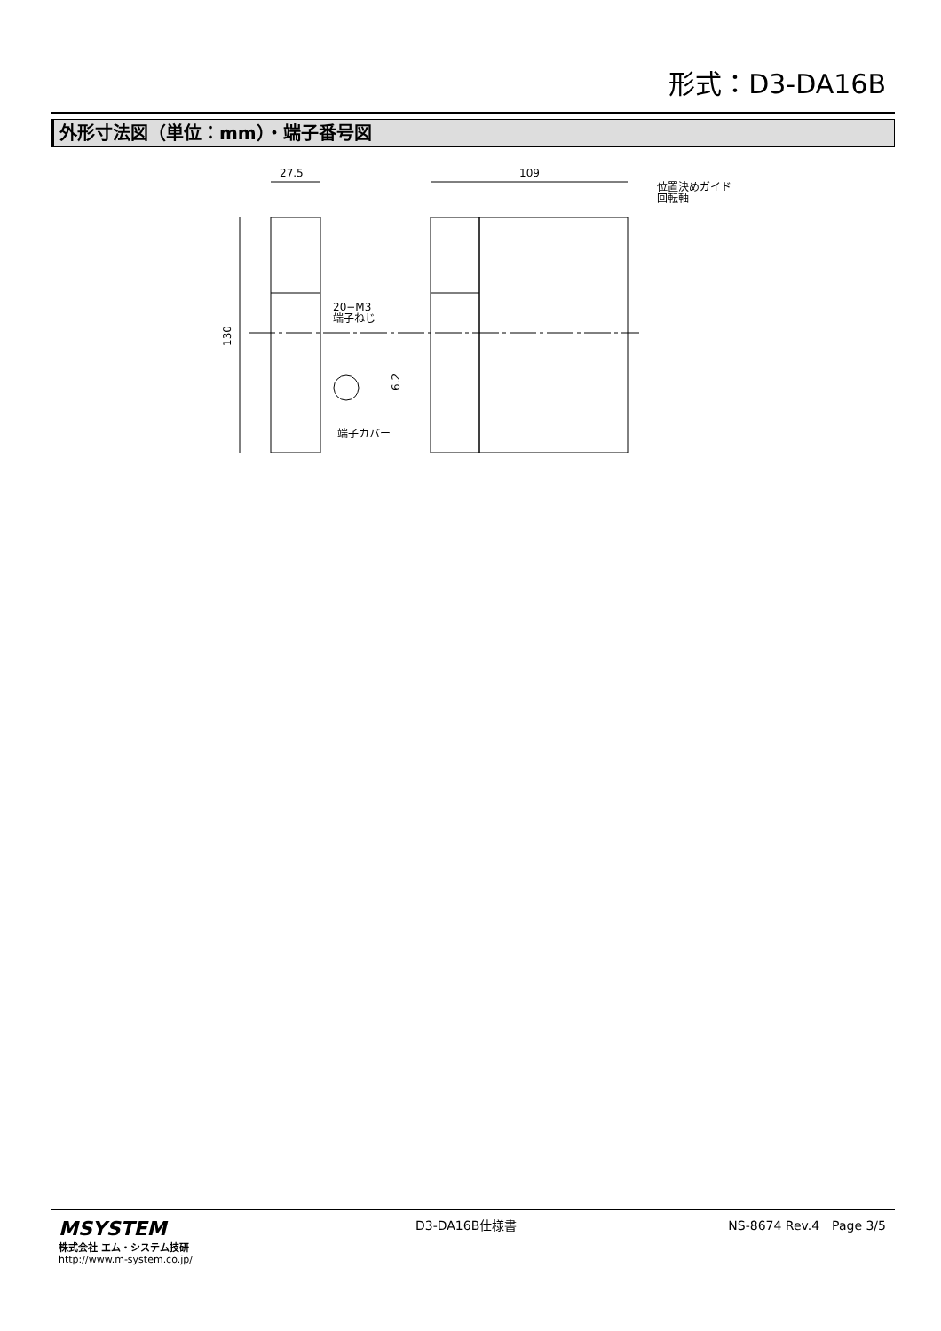形式：D3-DA16B
外形寸法図（単位：mm）・端子番号図
27.5
109
130
20−M3
端子ねじ
6.2
端子カバー
位置決めガイド
回転軸
MSYSTEM
株式会社 エム・システム技研
http://www.m-system.co.jp/
D3-DA16B仕様書 NS-8674 Rev.4　Page 3/5